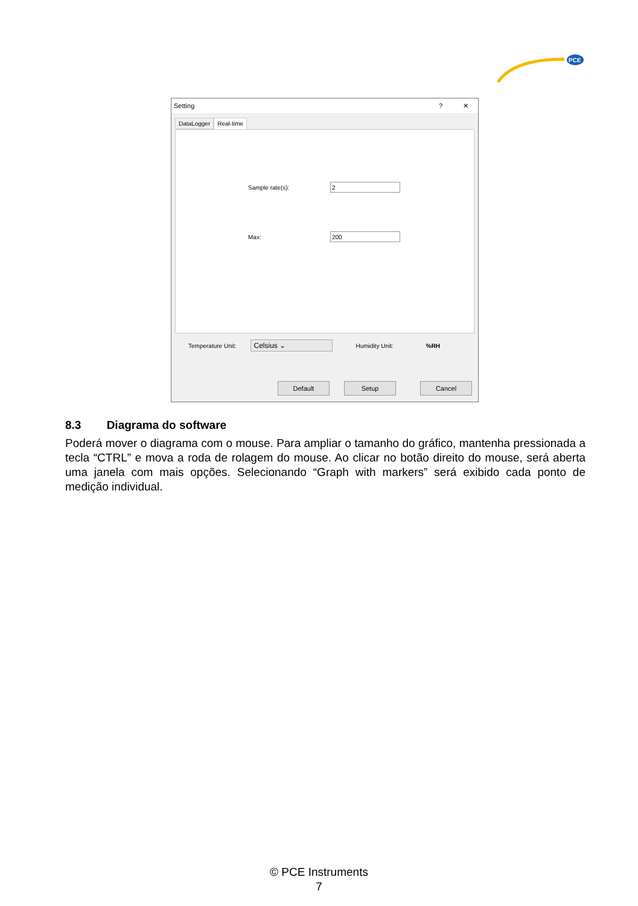PCE
Setting? ✕
DataLogger Real-time
Sample rate(s):
Max:
Temperature Unit: Celsius ⌄ Humidity Unit:%RH
Default Setup Cancel
8.3 Diagrama do software
Poderá mover o diagrama com o mouse. Para ampliar o tamanho do gráfico, mantenha pressionada a tecla “CTRL” e mova a roda de rolagem do mouse. Ao clicar no botão direito do mouse, será aberta uma janela com mais opções. Selecionando “Graph with markers” será exibido cada ponto de medição individual.
© PCE Instruments
7